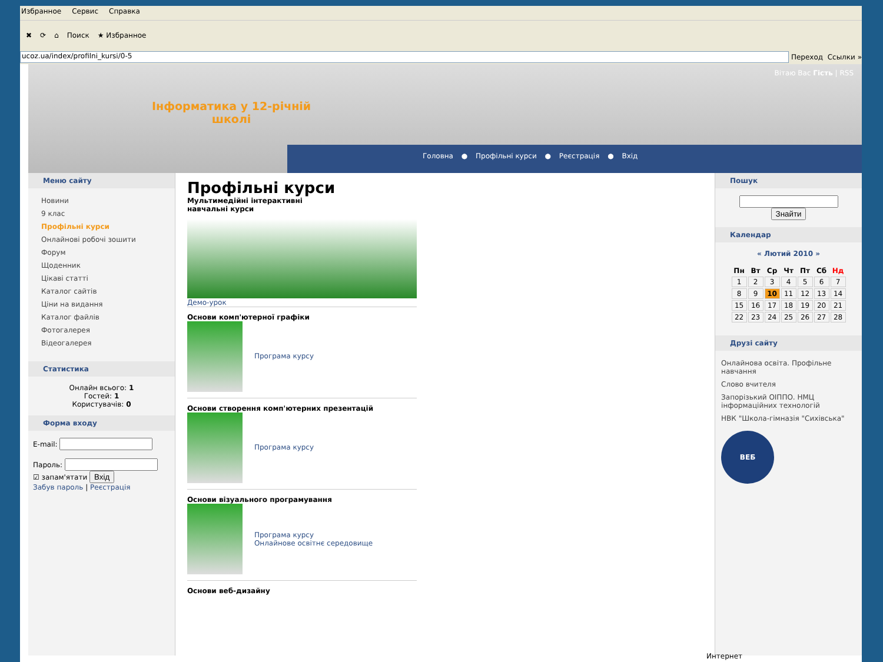Избранное Сервис Справка
✖ ⟳ ⌂ Поиск ★ Избранное
ucoz.ua/index/profilni_kursi/0-5
Переход Ссылки »
Вітаю Вас Гість | RSS
Інформатика у 12-річній
школі
Головна ● Профільні курси ● Реєстрація ● Вхід
Меню сайту
Новини
9 клас
Профільні курси
Онлайнові робочі зошити
Форум
Щоденник
Цікаві статті
Каталог сайтів
Ціни на видання
Каталог файлів
Фотогалерея
Відеогалерея
Статистика
Онлайн всього: 1
Гостей: 1
Користувачів: 0
Форма входу
E-mail:
Пароль:
☑ запам'ятати Вхід
Забув пароль | Реєстрація
Профільні курси
Мультимедійні інтерактивні
навчальні курси
Демо-урок
Основи комп'ютерної графіки
Програма курсу
Основи створення комп'ютерних презентацій
Програма курсу
Основи візуального програмування
Програма курсу
Онлайнове освітнє середовище
Основи веб-дизайну
Пошук
Знайти
Календар
« Лютий 2010 »
| Пн | Вт | Ср | Чт | Пт | Сб | Нд |
| --- | --- | --- | --- | --- | --- | --- |
| 1 | 2 | 3 | 4 | 5 | 6 | 7 |
| 8 | 9 | 10 | 11 | 12 | 13 | 14 |
| 15 | 16 | 17 | 18 | 19 | 20 | 21 |
| 22 | 23 | 24 | 25 | 26 | 27 | 28 |
Друзі сайту
Онлайнова освіта. Профільне навчання
Слово вчителя
Запорізький ОІППО. НМЦ інформаційних технологій
НВК "Школа-гімназія "Сихівська"
ВЕБ
Интернет